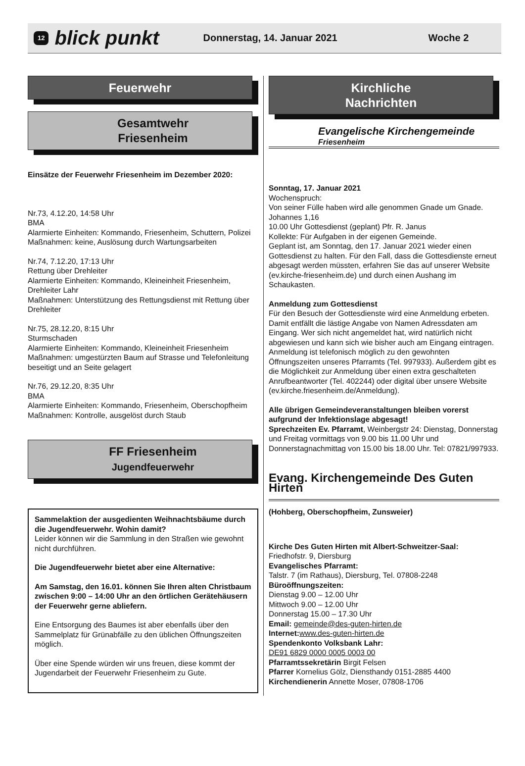12 blick punkt Donnerstag, 14. Januar 2021 Woche 2
Feuerwehr
Gesamtwehr
Friesenheim
Einsätze der Feuerwehr Friesenheim im Dezember 2020:
Nr.73, 4.12.20, 14:58 Uhr
BMA
Alarmierte Einheiten: Kommando, Friesenheim, Schuttern, Polizei
Maßnahmen: keine, Auslösung durch Wartungsarbeiten
Nr.74, 7.12.20, 17:13 Uhr
Rettung über Drehleiter
Alarmierte Einheiten: Kommando, Kleineinheit Friesenheim, Drehleiter Lahr
Maßnahmen: Unterstützung des Rettungsdienst mit Rettung über Drehleiter
Nr.75, 28.12.20, 8:15 Uhr
Sturmschaden
Alarmierte Einheiten: Kommando, Kleineinheit Friesenheim
Maßnahmen: umgestürzten Baum auf Strasse und Telefonleitung beseitigt und an Seite gelagert
Nr.76, 29.12.20, 8:35 Uhr
BMA
Alarmierte Einheiten: Kommando, Friesenheim, Oberschopfheim
Maßnahmen: Kontrolle, ausgelöst durch Staub
FF Friesenheim
Jugendfeuerwehr
Sammelaktion der ausgedienten Weihnachtsbäume durch die Jugendfeuerwehr. Wohin damit?
Leider können wir die Sammlung in den Straßen wie gewohnt nicht durchführen.
Die Jugendfeuerwehr bietet aber eine Alternative:
Am Samstag, den 16.01. können Sie Ihren alten Christbaum zwischen 9:00 – 14:00 Uhr an den örtlichen Gerätehäusern der Feuerwehr gerne abliefern.
Eine Entsorgung des Baumes ist aber ebenfalls über den Sammelplatz für Grünabfälle zu den üblichen Öffnungszeiten möglich.
Über eine Spende würden wir uns freuen, diese kommt der Jugendarbeit der Feuerwehr Friesenheim zu Gute.
Kirchliche
Nachrichten
Evangelische Kirchengemeinde
Friesenheim
Sonntag, 17. Januar 2021
Wochenspruch:
Von seiner Fülle haben wird alle genommen Gnade um Gnade. Johannes 1,16
10.00 Uhr Gottesdienst (geplant) Pfr. R. Janus
Kollekte: Für Aufgaben in der eigenen Gemeinde.
Geplant ist, am Sonntag, den 17. Januar 2021 wieder einen Gottesdienst zu halten. Für den Fall, dass die Gottesdienste erneut abgesagt werden müssten, erfahren Sie das auf unserer Website (ev.kirche-friesenheim.de) und durch einen Aushang im Schaukasten.
Anmeldung zum Gottesdienst
Für den Besuch der Gottesdienste wird eine Anmeldung erbeten. Damit entfällt die lästige Angabe von Namen Adressdaten am Eingang. Wer sich nicht angemeldet hat, wird natürlich nicht abgewiesen und kann sich wie bisher auch am Eingang eintragen.
Anmeldung ist telefonisch möglich zu den gewohnten Öffnungszeiten unseres Pfarramts (Tel. 997933). Außerdem gibt es die Möglichkeit zur Anmeldung über einen extra geschalteten Anrufbeantworter (Tel. 402244) oder digital über unsere Website (ev.kirche.friesenheim.de/Anmeldung).
Alle übrigen Gemeindeveranstaltungen bleiben vorerst aufgrund der Infektionslage abgesagt!
Sprechzeiten Ev. Pfarramt, Weinbergstr 24: Dienstag, Donnerstag und Freitag vormittags von 9.00 bis 11.00 Uhr und Donnerstagnachmittag von 15.00 bis 18.00 Uhr. Tel: 07821/997933.
Evang. Kirchengemeinde Des Guten Hirten
(Hohberg, Oberschopfheim, Zunsweier)
Kirche Des Guten Hirten mit Albert-Schweitzer-Saal:
Friedhofstr. 9, Diersburg
Evangelisches Pfarramt:
Talstr. 7 (im Rathaus), Diersburg, Tel. 07808-2248
Büroöffnungszeiten:
Dienstag 9.00 – 12.00 Uhr
Mittwoch 9.00 – 12.00 Uhr
Donnerstag 15.00 – 17.30 Uhr
Email: gemeinde@des-guten-hirten.de
Internet: www.des-guten-hirten.de
Spendenkonto Volksbank Lahr:
DE91 6829 0000 0005 0003 00
Pfarramtssekretärin Birgit Felsen
Pfarrer Kornelius Gölz, Diensthandy 0151-2885 4400
Kirchendienerin Annette Moser, 07808-1706